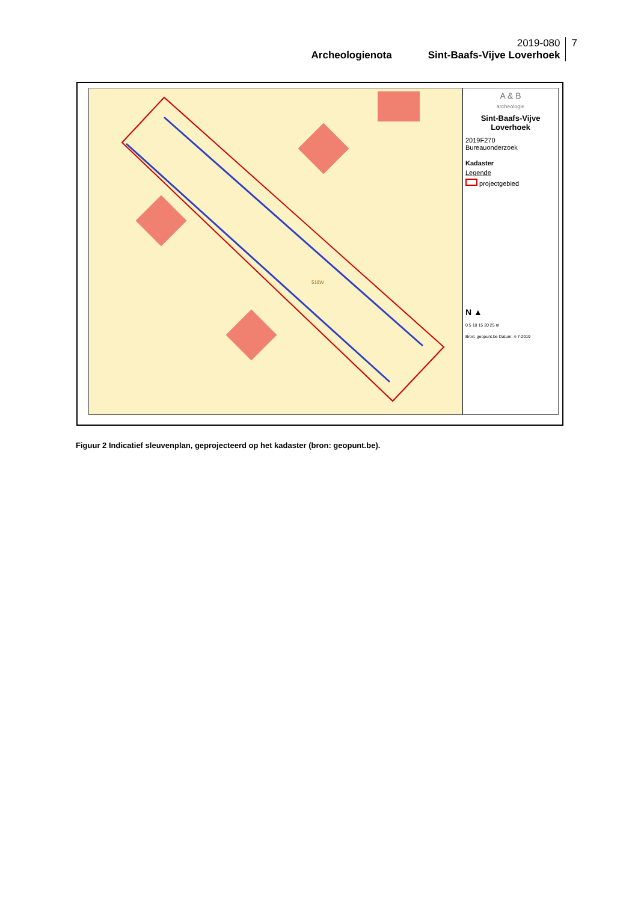Archeologienota 2019-080
Sint-Baafs-Vijve Loverhoek
7
518W
A & B
archeologie
Sint-Baafs-Vijve
Loverhoek
2019F270
Bureauonderzoek
Kadaster
Legende
projectgebied
N ▲
0 5 10 15 20 25 m
Bron: geopunt.be Datum: 4-7-2019
Figuur 2 Indicatief sleuvenplan, geprojecteerd op het kadaster (bron: geopunt.be).